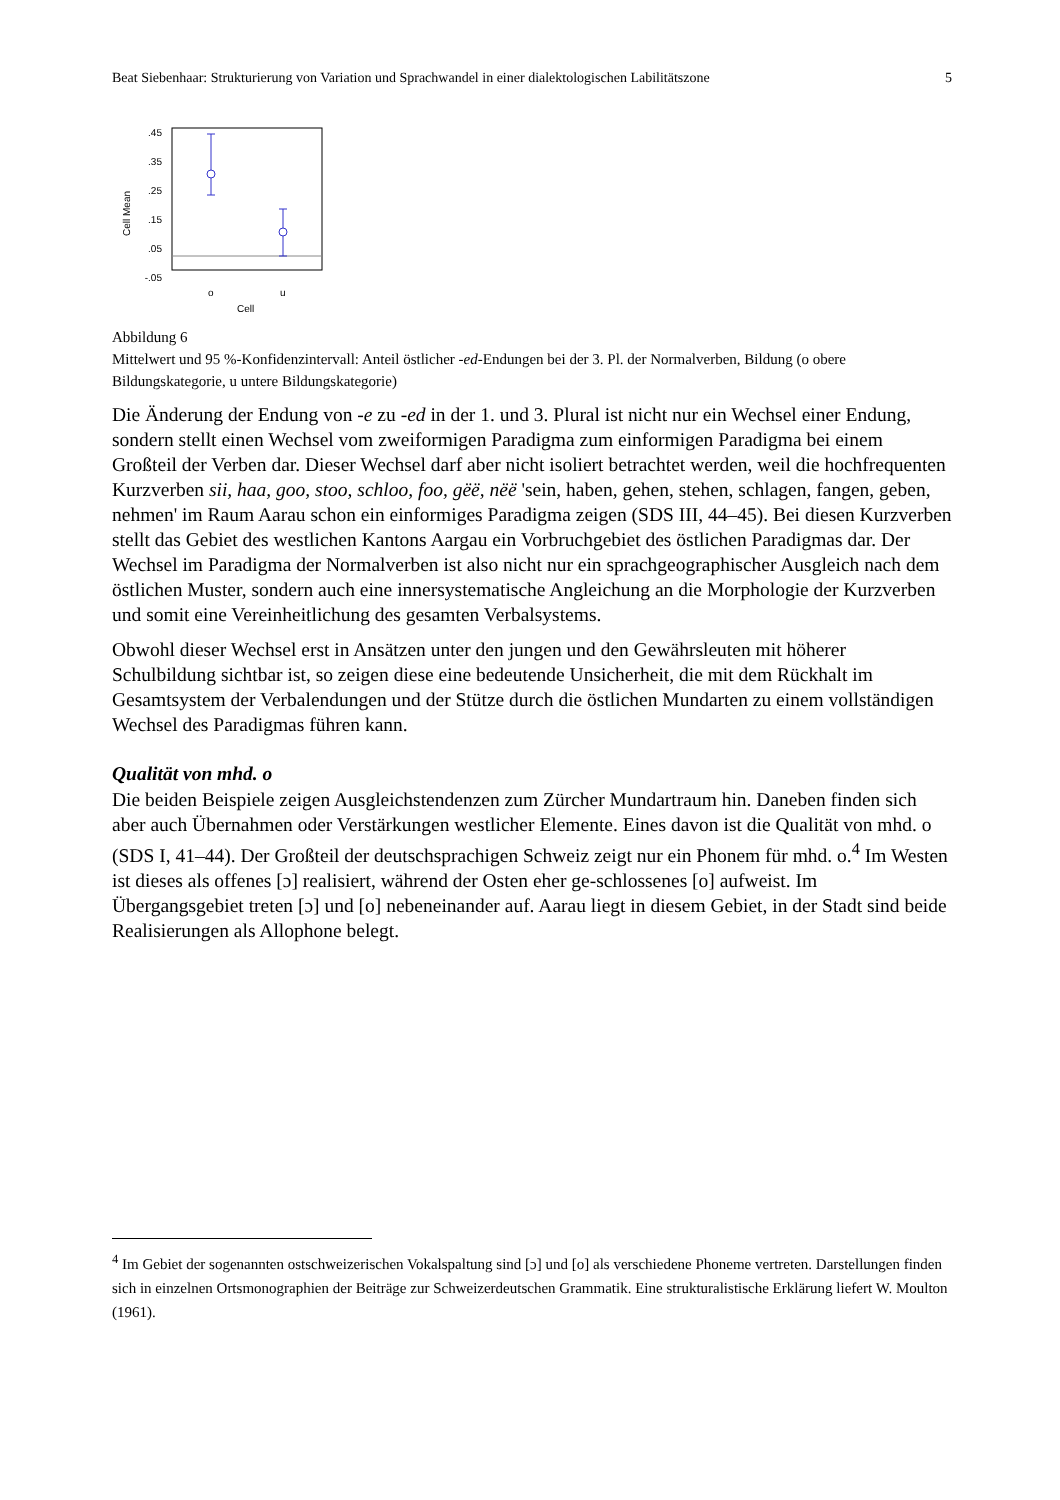Beat Siebenhaar: Strukturierung von Variation und Sprachwandel in einer dialektologischen Labilitätszone 5
.45
.35
.25
.15
.05
-.05
Cell Mean
o
u
Cell
Abbildung 6
Mittelwert und 95 %-Konfidenzintervall: Anteil östlicher -ed-Endungen bei der 3. Pl. der Normalverben, Bildung (o obere Bildungskategorie, u untere Bildungskategorie)
Die Änderung der Endung von -e zu -ed in der 1. und 3. Plural ist nicht nur ein Wechsel einer Endung, sondern stellt einen Wechsel vom zweiformigen Paradigma zum einformigen Paradigma bei einem Großteil der Verben dar. Dieser Wechsel darf aber nicht isoliert betrachtet werden, weil die hochfrequenten Kurzverben sii, haa, goo, stoo, schloo, foo, gëë, nëë 'sein, haben, gehen, stehen, schlagen, fangen, geben, nehmen' im Raum Aarau schon ein einformiges Paradigma zeigen (SDS III, 44–45). Bei diesen Kurzverben stellt das Gebiet des westlichen Kantons Aargau ein Vorbruchgebiet des östlichen Paradigmas dar. Der Wechsel im Paradigma der Normalverben ist also nicht nur ein sprachgeographischer Ausgleich nach dem östlichen Muster, sondern auch eine innersystematische Angleichung an die Morphologie der Kurzverben und somit eine Vereinheitlichung des gesamten Verbalsystems.
Obwohl dieser Wechsel erst in Ansätzen unter den jungen und den Gewährsleuten mit höherer Schulbildung sichtbar ist, so zeigen diese eine bedeutende Unsicherheit, die mit dem Rückhalt im Gesamtsystem der Verbalendungen und der Stütze durch die östlichen Mundarten zu einem vollständigen Wechsel des Paradigmas führen kann.
Qualität von mhd. o
Die beiden Beispiele zeigen Ausgleichstendenzen zum Zürcher Mundartraum hin. Daneben finden sich aber auch Übernahmen oder Verstärkungen westlicher Elemente. Eines davon ist die Qualität von mhd. o (SDS I, 41–44). Der Großteil der deutschsprachigen Schweiz zeigt nur ein Phonem für mhd. o.<sup>4</sup> Im Westen ist dieses als offenes [ɔ] realisiert, während der Osten eher ge-schlossenes [o] aufweist. Im Übergangsgebiet treten [ɔ] und [o] nebeneinander auf. Aarau liegt in diesem Gebiet, in der Stadt sind beide Realisierungen als Allophone belegt.
<sup>4</sup> Im Gebiet der sogenannten ostschweizerischen Vokalspaltung sind [ɔ] und [o] als verschiedene Phoneme vertreten. Darstellungen finden sich in einzelnen Ortsmonographien der Beiträge zur Schweizerdeutschen Grammatik. Eine strukturalistische Erklärung liefert W. Moulton (1961).